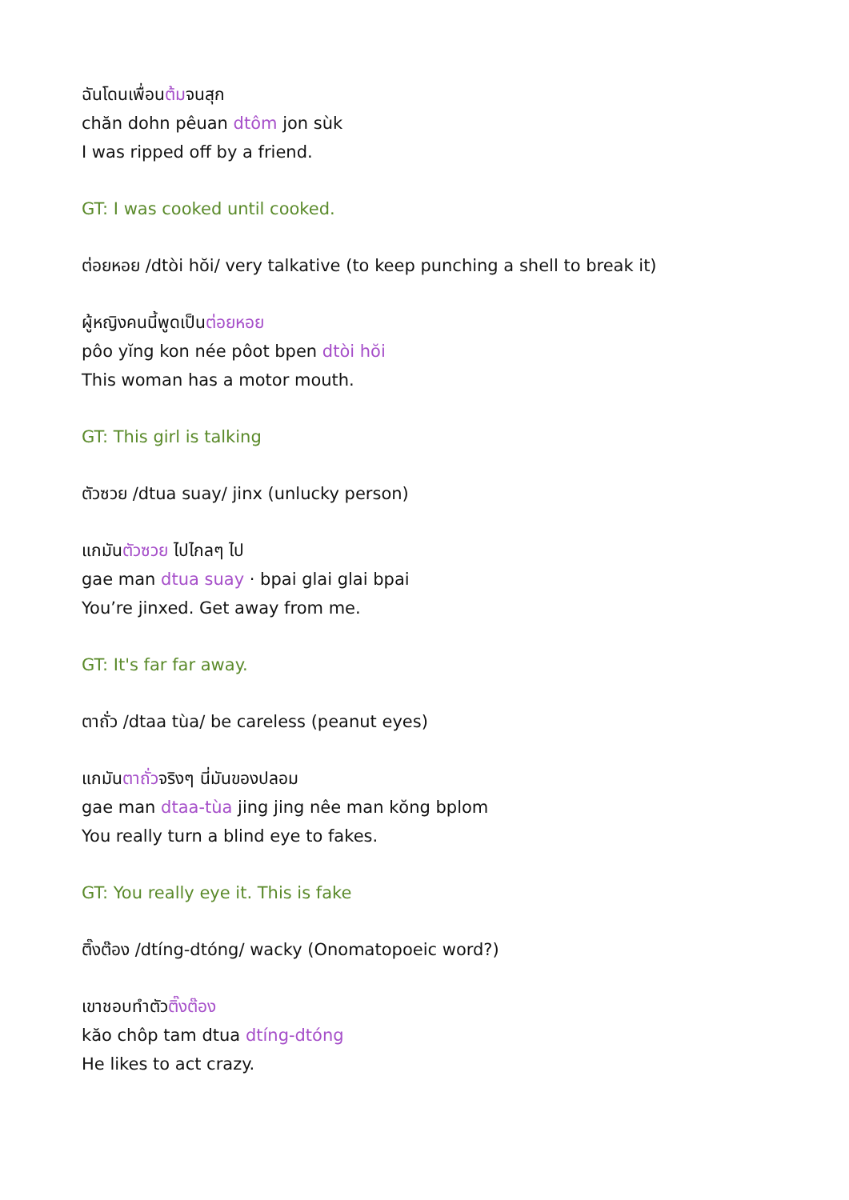ฉันโดนเพื่อนต้มจนสุก
chăn dohn pêuan dtôm jon sùk
I was ripped off by a friend.
GT: I was cooked until cooked.
ต่อยหอย /dtòi hŏi/ very talkative (to keep punching a shell to break it)
ผู้หญิงคนนี้พูดเป็นต่อยหอย
pôo yĭng kon née pôot bpen dtòi hŏi
This woman has a motor mouth.
GT: This girl is talking
ตัวซวย /dtua suay/ jinx (unlucky person)
แกมันตัวซวย ไปไกลๆ ไป
gae man dtua suay · bpai glai glai bpai
You’re jinxed. Get away from me.
GT: It's far far away.
ตาถั่ว /dtaa tùa/ be careless (peanut eyes)
แกมันตาถั่วจริงๆ นี่มันของปลอม
gae man dtaa-tùa jing jing nêe man kŏng bplom
You really turn a blind eye to fakes.
GT: You really eye it. This is fake
ติ๊งต๊อง /dtíng-dtóng/ wacky (Onomatopoeic word?)
เขาชอบทำตัวติ๊งต๊อง
kăo chôp tam dtua dtíng-dtóng
He likes to act crazy.